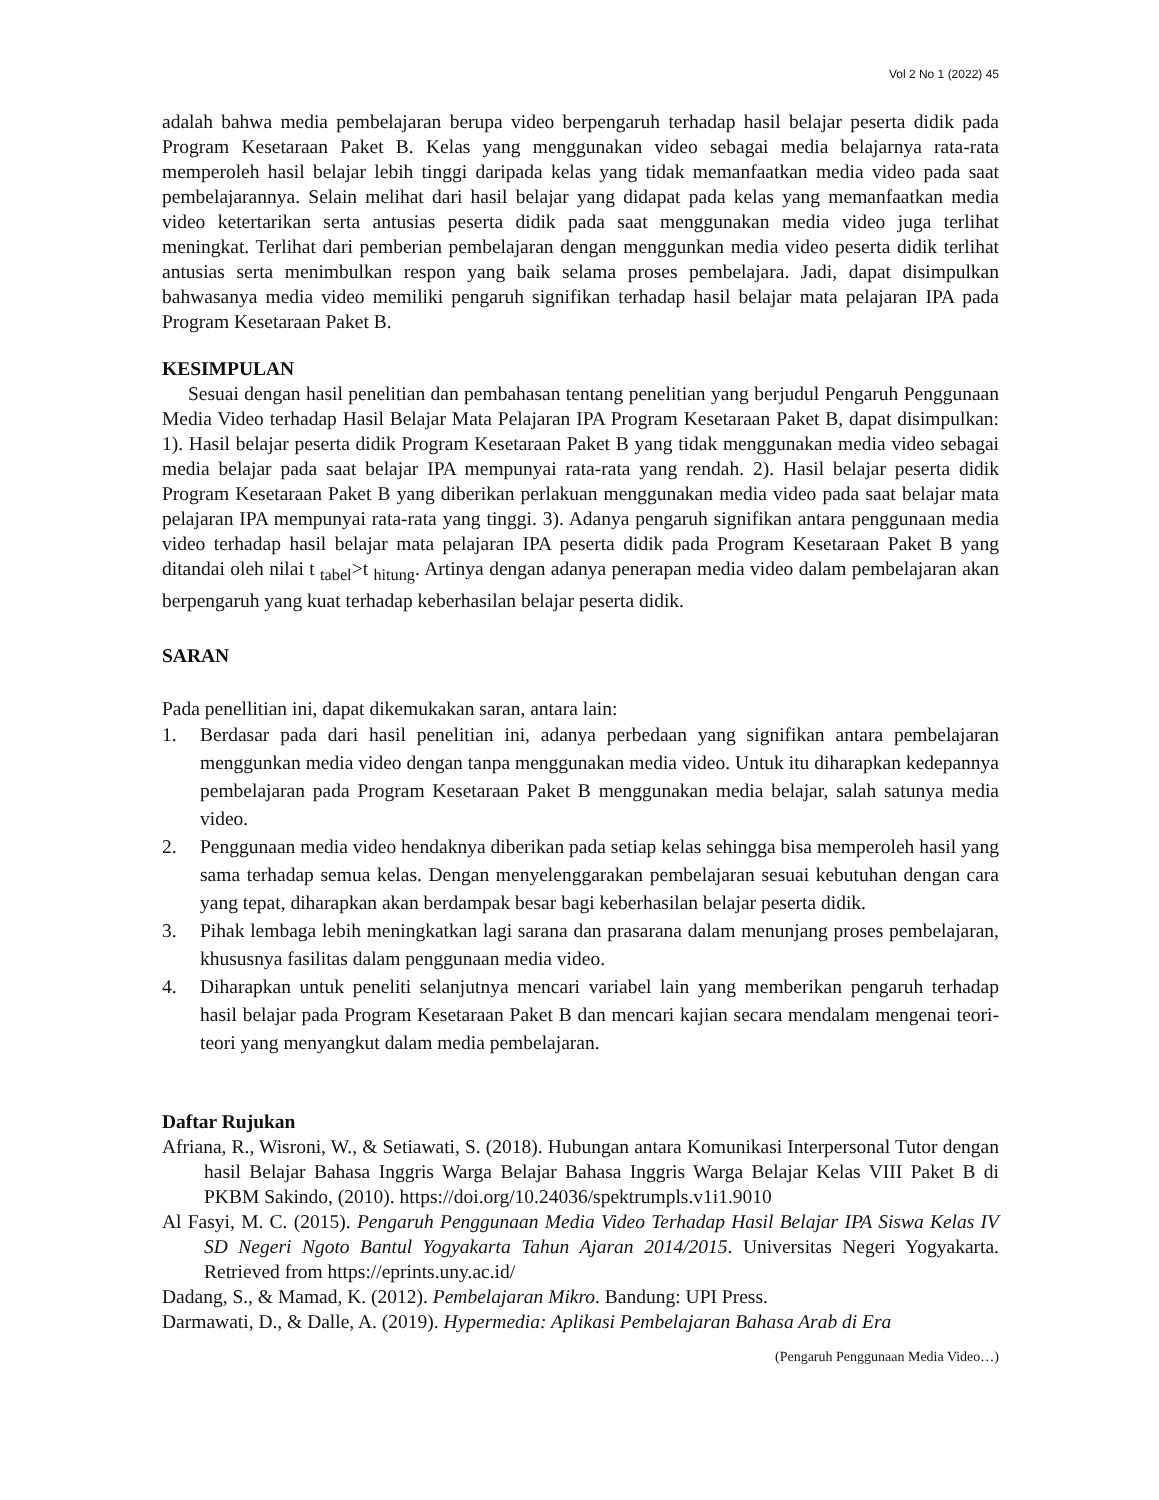Vol 2 No 1 (2022) 45
adalah bahwa media pembelajaran berupa video berpengaruh terhadap hasil belajar peserta didik pada Program Kesetaraan Paket B. Kelas yang menggunakan video sebagai media belajarnya rata-rata memperoleh hasil belajar lebih tinggi daripada kelas yang tidak memanfaatkan media video pada saat pembelajarannya. Selain melihat dari hasil belajar yang didapat pada kelas yang memanfaatkan media video ketertarikan serta antusias peserta didik pada saat menggunakan media video juga terlihat meningkat. Terlihat dari pemberian pembelajaran dengan menggunkan media video peserta didik terlihat antusias serta menimbulkan respon yang baik selama proses pembelajara. Jadi, dapat disimpulkan bahwasanya media video memiliki pengaruh signifikan terhadap hasil belajar mata pelajaran IPA pada Program Kesetaraan Paket B.
KESIMPULAN
Sesuai dengan hasil penelitian dan pembahasan tentang penelitian yang berjudul Pengaruh Penggunaan Media Video terhadap Hasil Belajar Mata Pelajaran IPA Program Kesetaraan Paket B, dapat disimpulkan: 1). Hasil belajar peserta didik Program Kesetaraan Paket B yang tidak menggunakan media video sebagai media belajar pada saat belajar IPA mempunyai rata-rata yang rendah. 2). Hasil belajar peserta didik Program Kesetaraan Paket B yang diberikan perlakuan menggunakan media video pada saat belajar mata pelajaran IPA mempunyai rata-rata yang tinggi. 3). Adanya pengaruh signifikan antara penggunaan media video terhadap hasil belajar mata pelajaran IPA peserta didik pada Program Kesetaraan Paket B yang ditandai oleh nilai t <sub>tabel</sub>>t <sub>hitung</sub>. Artinya dengan adanya penerapan media video dalam pembelajaran akan berpengaruh yang kuat terhadap keberhasilan belajar peserta didik.
SARAN
Pada penellitian ini, dapat dikemukakan saran, antara lain:
1. Berdasar pada dari hasil penelitian ini, adanya perbedaan yang signifikan antara pembelajaran menggunkan media video dengan tanpa menggunakan media video. Untuk itu diharapkan kedepannya pembelajaran pada Program Kesetaraan Paket B menggunakan media belajar, salah satunya media video.
2. Penggunaan media video hendaknya diberikan pada setiap kelas sehingga bisa memperoleh hasil yang sama terhadap semua kelas. Dengan menyelenggarakan pembelajaran sesuai kebutuhan dengan cara yang tepat, diharapkan akan berdampak besar bagi keberhasilan belajar peserta didik.
3. Pihak lembaga lebih meningkatkan lagi sarana dan prasarana dalam menunjang proses pembelajaran, khususnya fasilitas dalam penggunaan media video.
4. Diharapkan untuk peneliti selanjutnya mencari variabel lain yang memberikan pengaruh terhadap hasil belajar pada Program Kesetaraan Paket B dan mencari kajian secara mendalam mengenai teori-teori yang menyangkut dalam media pembelajaran.
Daftar Rujukan
Afriana, R., Wisroni, W., & Setiawati, S. (2018). Hubungan antara Komunikasi Interpersonal Tutor dengan hasil Belajar Bahasa Inggris Warga Belajar Bahasa Inggris Warga Belajar Kelas VIII Paket B di PKBM Sakindo, (2010). https://doi.org/10.24036/spektrumpls.v1i1.9010
Al Fasyi, M. C. (2015). Pengaruh Penggunaan Media Video Terhadap Hasil Belajar IPA Siswa Kelas IV SD Negeri Ngoto Bantul Yogyakarta Tahun Ajaran 2014/2015. Universitas Negeri Yogyakarta. Retrieved from https://eprints.uny.ac.id/
Dadang, S., & Mamad, K. (2012). Pembelajaran Mikro. Bandung: UPI Press.
Darmawati, D., & Dalle, A. (2019). Hypermedia: Aplikasi Pembelajaran Bahasa Arab di Era
(Pengaruh Penggunaan Media Video…)